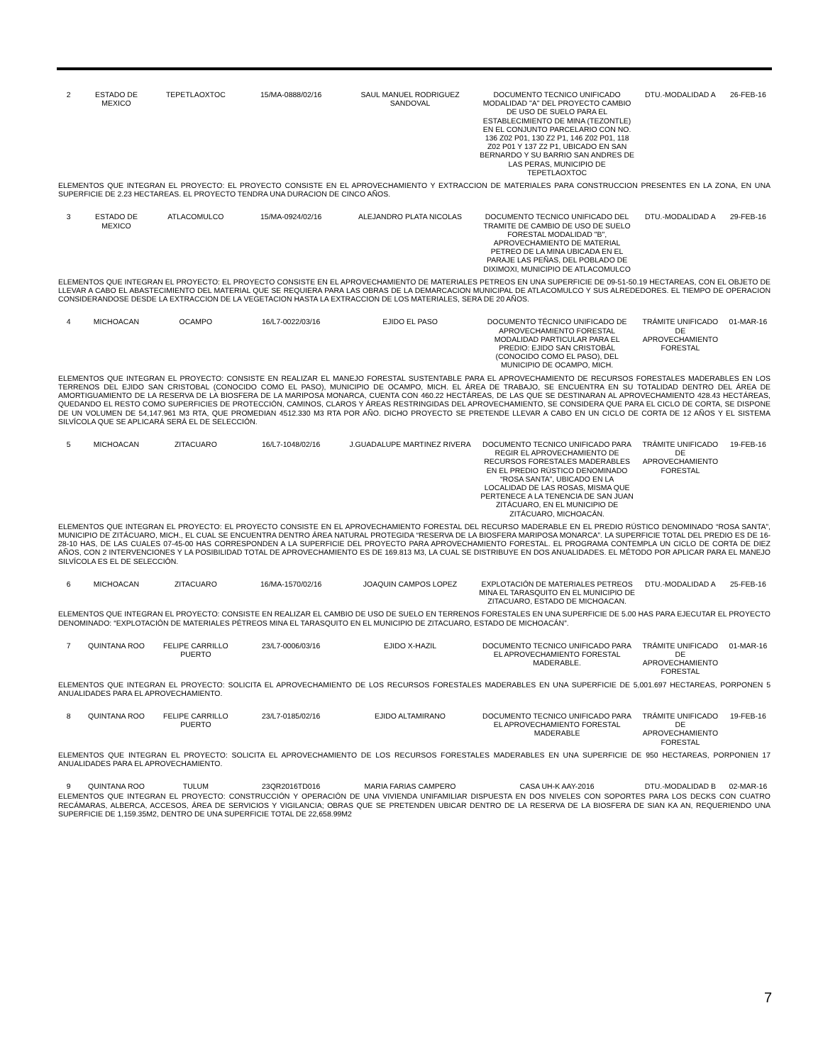| 2 | ESTADO DE MEXICO | TEPETLAOXTOC | 15/MA-0888/02/16 | SAUL MANUEL RODRIGUEZ SANDOVAL | DOCUMENTO TECNICO UNIFICADO MODALIDAD "A" DEL PROYECTO CAMBIO DE USO DE SUELO PARA EL ESTABLECIMIENTO DE MINA (TEZONTLE) EN EL CONJUNTO PARCELARIO CON NO. 136 Z02 P01, 130 Z2 P1, 146 Z02 P01, 118 Z02 P01 Y 137 Z2 P1, UBICADO EN SAN BERNARDO Y SU BARRIO SAN ANDRES DE LAS PERAS, MUNICIPIO DE TEPETLAOXTOC | DTU.-MODALIDAD A | 26-FEB-16 |
| ELEMENTOS QUE INTEGRAN EL PROYECTO: EL PROYECTO CONSISTE EN EL APROVECHAMIENTO Y EXTRACCION DE MATERIALES PARA CONSTRUCCION PRESENTES EN LA ZONA, EN UNA SUPERFICIE DE 2.23 HECTAREAS. EL PROYECTO TENDRA UNA DURACION DE CINCO AÑOS. | | | | | | | |
| 3 | ESTADO DE MEXICO | ATLACOMULCO | 15/MA-0924/02/16 | ALEJANDRO PLATA NICOLAS | DOCUMENTO TECNICO UNIFICADO DEL TRAMITE DE CAMBIO DE USO DE SUELO FORESTAL MODALIDAD "B", APROVECHAMIENTO DE MATERIAL PETREO DE LA MINA UBICADA EN EL PARAJE LAS PEÑAS, DEL POBLADO DE DIXIMOXI, MUNICIPIO DE ATLACOMULCO | DTU.-MODALIDAD A | 29-FEB-16 |
| ELEMENTOS QUE INTEGRAN EL PROYECTO: EL PROYECTO CONSISTE EN EL APROVECHAMIENTO DE MATERIALES PETREOS EN UNA SUPERFICIE DE 09-51-50.19 HECTAREAS, CON EL OBJETO DE LLEVAR A CABO EL ABASTECIMIENTO DEL MATERIAL QUE SE REQUIERA PARA LAS OBRAS DE LA DEMARCACION MUNICIPAL DE ATLACOMULCO Y SUS ALREDEDORES. EL TIEMPO DE OPERACION CONSIDERANDOSE DESDE LA EXTRACCION DE LA VEGETACION HASTA LA EXTRACCION DE LOS MATERIALES, SERA DE 20 AÑOS. | | | | | | | |
| 4 | MICHOACAN | OCAMPO | 16/L7-0022/03/16 | EJIDO EL PASO | DOCUMENTO TÉCNICO UNIFICADO DE APROVECHAMIENTO FORESTAL MODALIDAD PARTICULAR PARA EL PREDIO: EJIDO SAN CRISTOBÁL (CONOCIDO COMO EL PASO), DEL MUNICIPIO DE OCAMPO, MICH. | TRÁMITE UNIFICADO DE APROVECHAMIENTO FORESTAL | 01-MAR-16 |
| ELEMENTOS QUE INTEGRAN EL PROYECTO: CONSISTE EN REALIZAR EL MANEJO FORESTAL SUSTENTABLE PARA EL APROVECHAMIENTO DE RECURSOS FORESTALES MADERABLES EN LOS TERRENOS DEL EJIDO SAN CRISTOBAL (CONOCIDO COMO EL PASO), MUNICIPIO DE OCAMPO, MICH. EL ÁREA DE TRABAJO, SE ENCUENTRA EN SU TOTALIDAD DENTRO DEL ÁREA DE AMORTIGUAMIENTO DE LA RESERVA DE LA BIOSFERA DE LA MARIPOSA MONARCA, CUENTA CON 460.22 HECTÁREAS, DE LAS QUE SE DESTINARAN AL APROVECHAMIENTO 428.43 HECTÁREAS, QUEDANDO EL RESTO COMO SUPERFICIES DE PROTECCIÓN, CAMINOS, CLAROS Y ÁREAS RESTRINGIDAS DEL APROVECHAMIENTO, SE CONSIDERA QUE PARA EL CICLO DE CORTA, SE DISPONE DE UN VOLUMEN DE 54,147.961 M3 RTA, QUE PROMEDIAN 4512.330 M3 RTA POR AÑO. DICHO PROYECTO SE PRETENDE LLEVAR A CABO EN UN CICLO DE CORTA DE 12 AÑOS Y EL SISTEMA SILVÍCOLA QUE SE APLICARÁ SERÁ EL DE SELECCIÓN. | | | | | | | |
| 5 | MICHOACAN | ZITACUARO | 16/L7-1048/02/16 | J.GUADALUPE MARTINEZ RIVERA | DOCUMENTO TECNICO UNIFICADO PARA REGIR EL APROVECHAMIENTO DE RECURSOS FORESTALES MADERABLES EN EL PREDIO RÚSTICO DENOMINADO “ROSA SANTA”, UBICADO EN LA LOCALIDAD DE LAS ROSAS, MISMA QUE PERTENECE A LA TENENCIA DE SAN JUAN ZITÁCUARO, EN EL MUNICIPIO DE ZITÁCUARO, MICHOACÁN. | TRÁMITE UNIFICADO DE APROVECHAMIENTO FORESTAL | 19-FEB-16 |
| ELEMENTOS QUE INTEGRAN EL PROYECTO: EL PROYECTO CONSISTE EN EL APROVECHAMIENTO FORESTAL DEL RECURSO MADERABLE EN EL PREDIO RÚSTICO DENOMINADO “ROSA SANTA”, MUNICIPIO DE ZITÁCUARO, MICH., EL CUAL SE ENCUENTRA DENTRO ÁREA NATURAL PROTEGIDA “RESERVA DE LA BIOSFERA MARIPOSA MONARCA”. LA SUPERFICIE TOTAL DEL PREDIO ES DE 16-28-10 HAS, DE LAS CUALES 07-45-00 HAS CORRESPONDEN A LA SUPERFICIE DEL PROYECTO PARA APROVECHAMIENTO FORESTAL. EL PROGRAMA CONTEMPLA UN CICLO DE CORTA DE DIEZ AÑOS, CON 2 INTERVENCIONES Y LA POSIBILIDAD TOTAL DE APROVECHAMIENTO ES DE 169.813 M3, LA CUAL SE DISTRIBUYE EN DOS ANUALIDADES. EL MÉTODO POR APLICAR PARA EL MANEJO SILVÍCOLA ES EL DE SELECCIÓN. | | | | | | | |
| 6 | MICHOACAN | ZITACUARO | 16/MA-1570/02/16 | JOAQUIN CAMPOS LOPEZ | EXPLOTACIÓN DE MATERIALES PETREOS MINA EL TARASQUITO EN EL MUNICIPIO DE ZITACUARO, ESTADO DE MICHOACAN. | DTU.-MODALIDAD A | 25-FEB-16 |
| ELEMENTOS QUE INTEGRAN EL PROYECTO: CONSISTE EN REALIZAR EL CAMBIO DE USO DE SUELO EN TERRENOS FORESTALES EN UNA SUPERFICIE DE 5.00 HAS PARA EJECUTAR EL PROYECTO DENOMINADO: “EXPLOTACIÓN DE MATERIALES PÉTREOS MINA EL TARASQUITO EN EL MUNICIPIO DE ZITACUARO, ESTADO DE MICHOACÁN”. | | | | | | | |
| 7 | QUINTANA ROO | FELIPE CARRILLO PUERTO | 23/L7-0006/03/16 | EJIDO X-HAZIL | DOCUMENTO TECNICO UNIFICADO PARA EL APROVECHAMIENTO FORESTAL MADERABLE. | TRÁMITE UNIFICADO DE APROVECHAMIENTO FORESTAL | 01-MAR-16 |
| ELEMENTOS QUE INTEGRAN EL PROYECTO: SOLICITA EL APROVECHAMIENTO DE LOS RECURSOS FORESTALES MADERABLES EN UNA SUPERFICIE DE 5,001.697 HECTAREAS, PORPONEN 5 ANUALIDADES PARA EL APROVECHAMIENTO. | | | | | | | |
| 8 | QUINTANA ROO | FELIPE CARRILLO PUERTO | 23/L7-0185/02/16 | EJIDO ALTAMIRANO | DOCUMENTO TECNICO UNIFICADO PARA EL APROVECHAMIENTO FORESTAL MADERABLE | TRÁMITE UNIFICADO DE APROVECHAMIENTO FORESTAL | 19-FEB-16 |
| ELEMENTOS QUE INTEGRAN EL PROYECTO: SOLICITA EL APROVECHAMIENTO DE LOS RECURSOS FORESTALES MADERABLES EN UNA SUPERFICIE DE 950 HECTAREAS, PORPONIEN 17 ANUALIDADES PARA EL APROVECHAMIENTO. | | | | | | | |
| 9 | QUINTANA ROO | TULUM | 23QR2016TD016 | MARIA FARIAS CAMPERO | CASA UH-K AAY-2016 | DTU.-MODALIDAD B | 02-MAR-16 |
| ELEMENTOS QUE INTEGRAN EL PROYECTO: CONSTRUCCIÓN Y OPERACIÓN DE UNA VIVIENDA UNIFAMILIAR DISPUESTA EN DOS NIVELES CON SOPORTES PARA LOS DECKS CON CUATRO RECÁMARAS, ALBERCA, ACCESOS, ÁREA DE SERVICIOS Y VIGILANCIA; OBRAS QUE SE PRETENDEN UBICAR DENTRO DE LA RESERVA DE LA BIOSFERA DE SIAN KA AN, REQUERIENDO UNA SUPERFICIE DE 1,159.35M2, DENTRO DE UNA SUPERFICIE TOTAL DE 22,658.99M2 | | | | | | | |
7